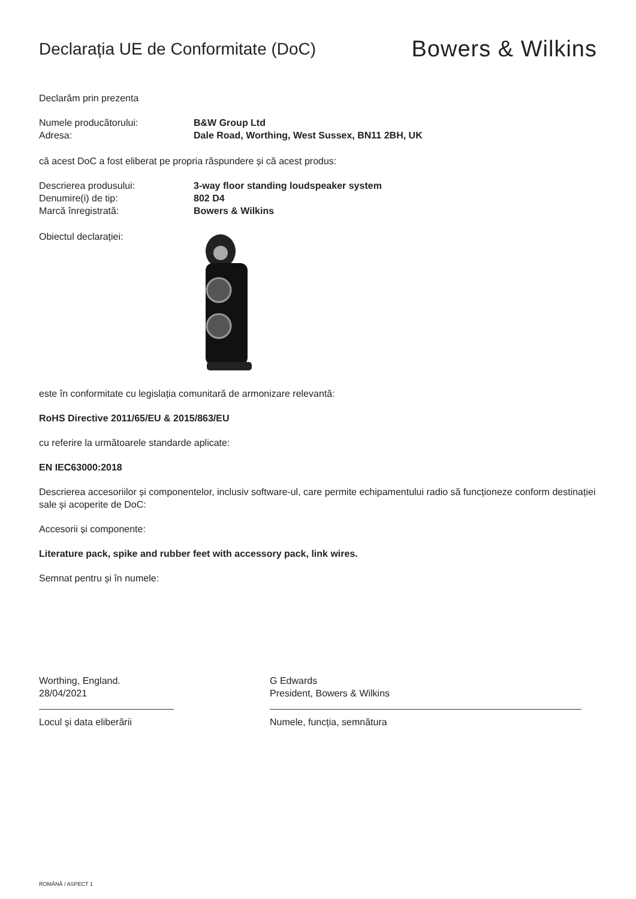Declarația UE de Conformitate (DoC)
Bowers & Wilkins
Declarăm prin prezenta
Numele producătorului: B&W Group Ltd
Adresa: Dale Road, Worthing, West Sussex, BN11 2BH, UK
că acest DoC a fost eliberat pe propria răspundere și că acest produs:
Descrierea produsului: 3-way floor standing loudspeaker system
Denumire(i) de tip: 802 D4
Marcă înregistrată: Bowers & Wilkins
Obiectul declarației:
este în conformitate cu legislația comunitară de armonizare relevantă:
RoHS Directive 2011/65/EU & 2015/863/EU
cu referire la următoarele standarde aplicate:
EN IEC63000:2018
Descrierea accesoriilor și componentelor, inclusiv software-ul, care permite echipamentului radio să funcționeze conform destinației sale și acoperite de DoC:
Accesorii și componente:
Literature pack, spike and rubber feet with accessory pack, link wires.
Semnat pentru și în numele:
Worthing, England.
28/04/2021
Locul și data eliberării
G Edwards
President, Bowers & Wilkins
Numele, funcția, semnătura
ROMÂNĂ / ASPECT 1